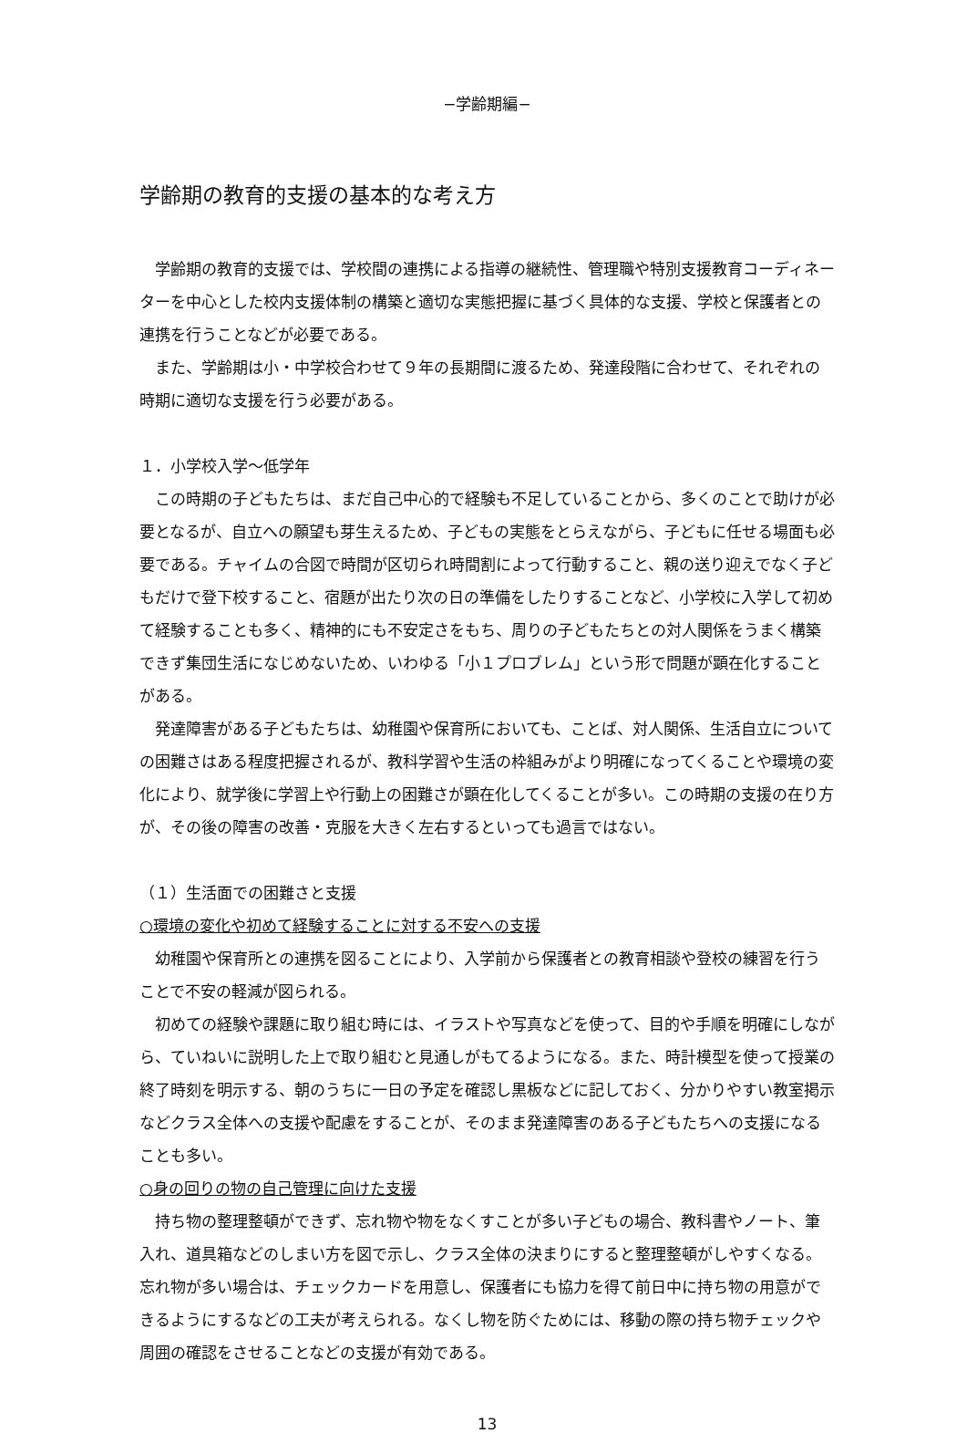−学齢期編−
学齢期の教育的支援の基本的な考え方
　学齢期の教育的支援では、学校間の連携による指導の継続性、管理職や特別支援教育コーディネーターを中心とした校内支援体制の構築と適切な実態把握に基づく具体的な支援、学校と保護者との連携を行うことなどが必要である。
　また、学齢期は小・中学校合わせて９年の長期間に渡るため、発達段階に合わせて、それぞれの時期に適切な支援を行う必要がある。
１．小学校入学～低学年
　この時期の子どもたちは、まだ自己中心的で経験も不足していることから、多くのことで助けが必要となるが、自立への願望も芽生えるため、子どもの実態をとらえながら、子どもに任せる場面も必要である。チャイムの合図で時間が区切られ時間割によって行動すること、親の送り迎えでなく子どもだけで登下校すること、宿題が出たり次の日の準備をしたりすることなど、小学校に入学して初めて経験することも多く、精神的にも不安定さをもち、周りの子どもたちとの対人関係をうまく構築できず集団生活になじめないため、いわゆる「小１プロブレム」という形で問題が顕在化することがある。
　発達障害がある子どもたちは、幼稚園や保育所においても、ことば、対人関係、生活自立についての困難さはある程度把握されるが、教科学習や生活の枠組みがより明確になってくることや環境の変化により、就学後に学習上や行動上の困難さが顕在化してくることが多い。この時期の支援の在り方が、その後の障害の改善・克服を大きく左右するといっても過言ではない。
（１）生活面での困難さと支援
○環境の変化や初めて経験することに対する不安への支援
　幼稚園や保育所との連携を図ることにより、入学前から保護者との教育相談や登校の練習を行うことで不安の軽減が図られる。
　初めての経験や課題に取り組む時には、イラストや写真などを使って、目的や手順を明確にしながら、ていねいに説明した上で取り組むと見通しがもてるようになる。また、時計模型を使って授業の終了時刻を明示する、朝のうちに一日の予定を確認し黒板などに記しておく、分かりやすい教室掲示などクラス全体への支援や配慮をすることが、そのまま発達障害のある子どもたちへの支援になることも多い。
○身の回りの物の自己管理に向けた支援
　持ち物の整理整頓ができず、忘れ物や物をなくすことが多い子どもの場合、教科書やノート、筆入れ、道具箱などのしまい方を図で示し、クラス全体の決まりにすると整理整頓がしやすくなる。忘れ物が多い場合は、チェックカードを用意し、保護者にも協力を得て前日中に持ち物の用意ができるようにするなどの工夫が考えられる。なくし物を防ぐためには、移動の際の持ち物チェックや周囲の確認をさせることなどの支援が有効である。
13